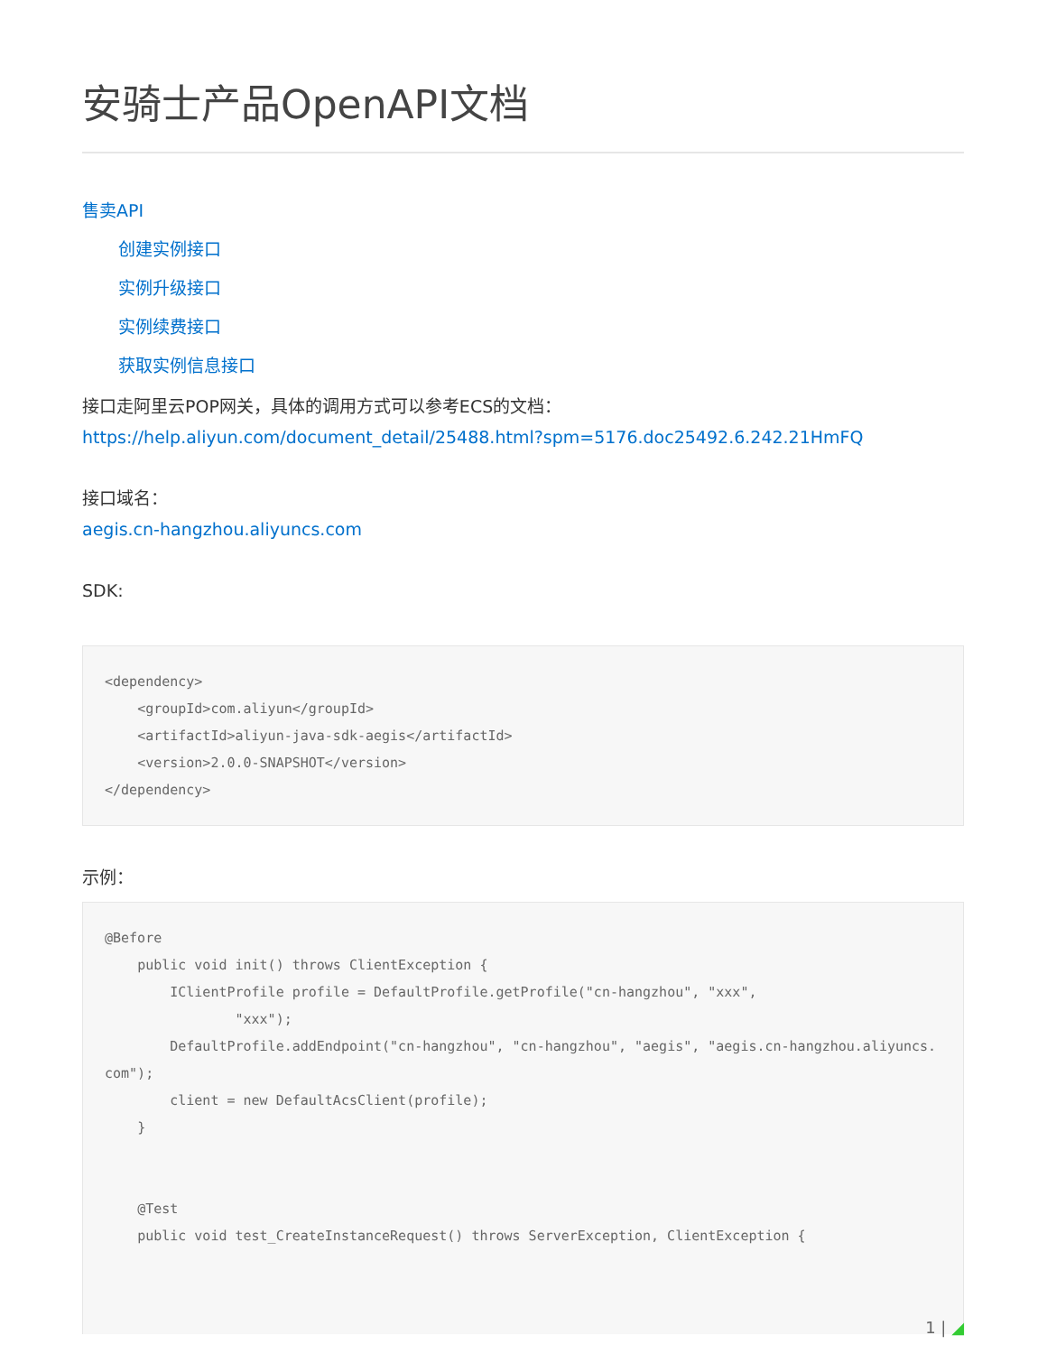安骑士产品OpenAPI文档
售卖API
创建实例接口
实例升级接口
实例续费接口
获取实例信息接口
接口走阿里云POP网关，具体的调用方式可以参考ECS的文档：
https://help.aliyun.com/document_detail/25488.html?spm=5176.doc25492.6.242.21HmFQ
接口域名：
aegis.cn-hangzhou.aliyuncs.com
SDK:
<dependency>
    <groupId>com.aliyun</groupId>
    <artifactId>aliyun-java-sdk-aegis</artifactId>
    <version>2.0.0-SNAPSHOT</version>
</dependency>
示例：
@Before
    public void init() throws ClientException {
        IClientProfile profile = DefaultProfile.getProfile("cn-hangzhou", "xxx",
                "xxx");
        DefaultProfile.addEndpoint("cn-hangzhou", "cn-hangzhou", "aegis", "aegis.cn-hangzhou.aliyuncs.com");
        client = new DefaultAcsClient(profile);
    }


    @Test
    public void test_CreateInstanceRequest() throws ServerException, ClientException {
1 | ◢